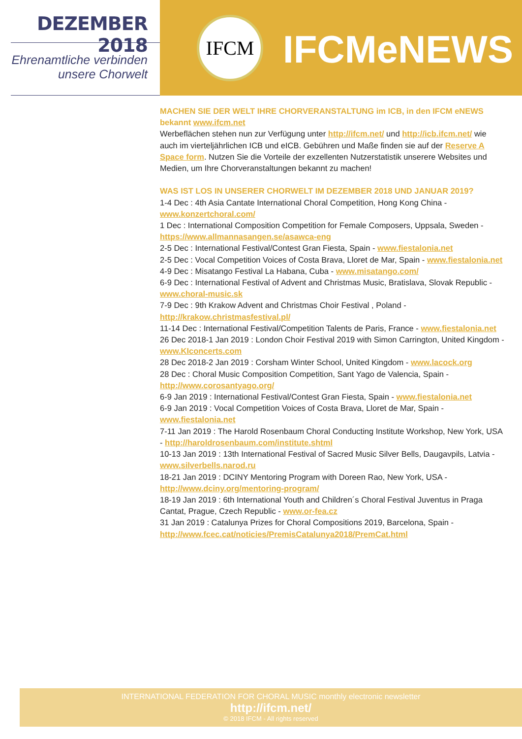DEZEMBER 2018
Ehrenamtliche verbinden
unsere Chorwelt
IFCM
IFCMeNEWS
MACHEN SIE DER WELT IHRE CHORVERANSTALTUNG im ICB, in den IFCM eNEWS bekannt www.ifcm.net
Werbeflächen stehen nun zur Verfügung unter http://ifcm.net/ und http://icb.ifcm.net/ wie auch im vierteljährlichen ICB und eICB. Gebühren und Maße finden sie auf der Reserve A Space form. Nutzen Sie die Vorteile der exzellenten Nutzerstatistik unserere Websites und Medien, um Ihre Chorveranstaltungen bekannt zu machen!
WAS IST LOS IN UNSERER CHORWELT IM DEZEMBER 2018 UND JANUAR 2019?
1-4 Dec : 4th Asia Cantate International Choral Competition, Hong Kong China - www.konzertchoral.com/
1 Dec : International Composition Competition for Female Composers, Uppsala, Sweden - https://www.allmannasangen.se/asawca-eng
2-5 Dec : International Festival/Contest Gran Fiesta, Spain - www.fiestalonia.net
2-5 Dec : Vocal Competition Voices of Costa Brava, Lloret de Mar, Spain - www.fiestalonia.net
4-9 Dec : Misatango Festival La Habana, Cuba - www.misatango.com/
6-9 Dec : International Festival of Advent and Christmas Music, Bratislava, Slovak Republic - www.choral-music.sk
7-9 Dec : 9th Krakow Advent and Christmas Choir Festival , Poland - http://krakow.christmasfestival.pl/
11-14 Dec : International Festival/Competition Talents de Paris, France - www.fiestalonia.net
26 Dec 2018-1 Jan 2019 : London Choir Festival 2019 with Simon Carrington, United Kingdom - www.KIconcerts.com
28 Dec 2018-2 Jan 2019 : Corsham Winter School, United Kingdom - www.lacock.org
28 Dec : Choral Music Composition Competition, Sant Yago de Valencia, Spain - http://www.corosantyago.org/
6-9 Jan 2019 : International Festival/Contest Gran Fiesta, Spain - www.fiestalonia.net
6-9 Jan 2019 : Vocal Competition Voices of Costa Brava, Lloret de Mar, Spain - www.fiestalonia.net
7-11 Jan 2019 : The Harold Rosenbaum Choral Conducting Institute Workshop, New York, USA - http://haroldrosenbaum.com/institute.shtml
10-13 Jan 2019 : 13th International Festival of Sacred Music Silver Bells, Daugavpils, Latvia - www.silverbells.narod.ru
18-21 Jan 2019 : DCINY Mentoring Program with Doreen Rao, New York, USA - http://www.dciny.org/mentoring-program/
18-19 Jan 2019 : 6th International Youth and Children´s Choral Festival Juventus in Praga Cantat, Prague, Czech Republic - www.or-fea.cz
31 Jan 2019 : Catalunya Prizes for Choral Compositions 2019, Barcelona, Spain - http://www.fcec.cat/noticies/PremisCatalunya2018/PremCat.html
INTERNATIONAL FEDERATION FOR CHORAL MUSIC monthly electronic newsletter
http://ifcm.net/
© 2018 IFCM - All rights reserved